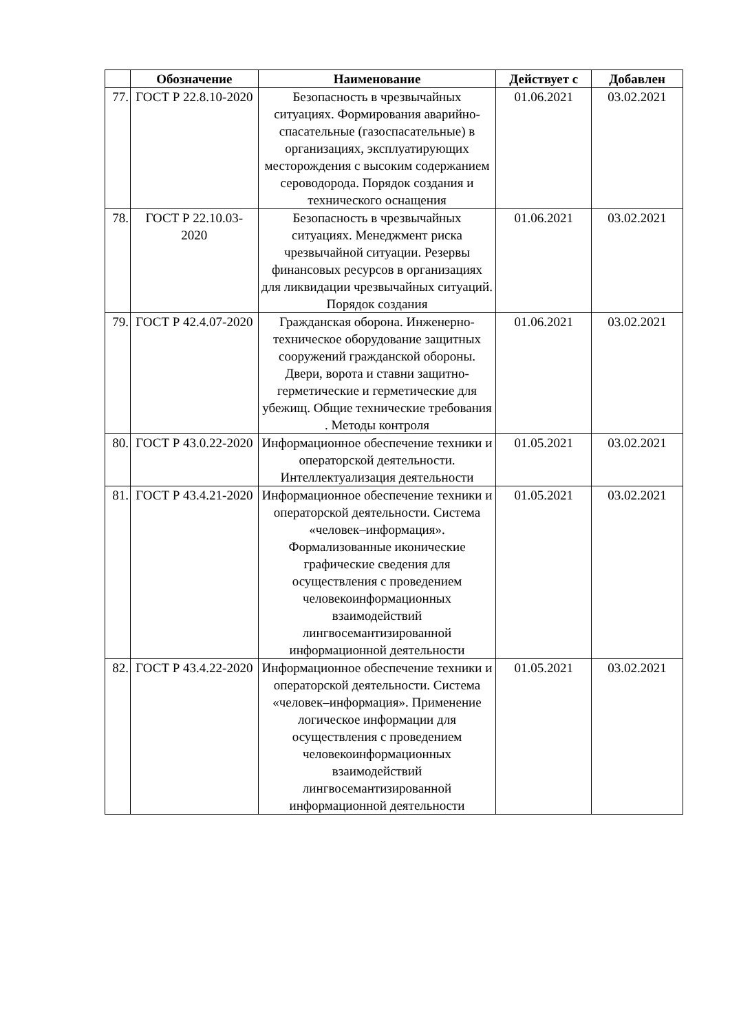| | Обозначение | Наименование | Действует с | Добавлен |
| --- | --- | --- | --- | --- |
| 77. | ГОСТ Р 22.8.10-2020 | Безопасность в чрезвычайных ситуациях. Формирования аварийно-спасательные (газоспасательные) в организациях, эксплуатирующих месторождения с высоким содержанием сероводорода. Порядок создания и технического оснащения | 01.06.2021 | 03.02.2021 |
| 78. | ГОСТ Р 22.10.03-2020 | Безопасность в чрезвычайных ситуациях. Менеджмент риска чрезвычайной ситуации. Резервы финансовых ресурсов в организациях для ликвидации чрезвычайных ситуаций. Порядок создания | 01.06.2021 | 03.02.2021 |
| 79. | ГОСТ Р 42.4.07-2020 | Гражданская оборона. Инженерно-техническое оборудование защитных сооружений гражданской обороны. Двери, ворота и ставни защитно-герметические и герметические для убежищ. Общие технические требования . Методы контроля | 01.06.2021 | 03.02.2021 |
| 80. | ГОСТ Р 43.0.22-2020 | Информационное обеспечение техники и операторской деятельности. Интеллектуализация деятельности | 01.05.2021 | 03.02.2021 |
| 81. | ГОСТ Р 43.4.21-2020 | Информационное обеспечение техники и операторской деятельности. Система «человек–информация». Формализованные иконические графические сведения для осуществления с проведением человекоинформационных взаимодействий лингвосемантизированной информационной деятельности | 01.05.2021 | 03.02.2021 |
| 82. | ГОСТ Р 43.4.22-2020 | Информационное обеспечение техники и операторской деятельности. Система «человек–информация». Применение логическое информации для осуществления с проведением человекоинформационных взаимодействий лингвосемантизированной информационной деятельности | 01.05.2021 | 03.02.2021 |